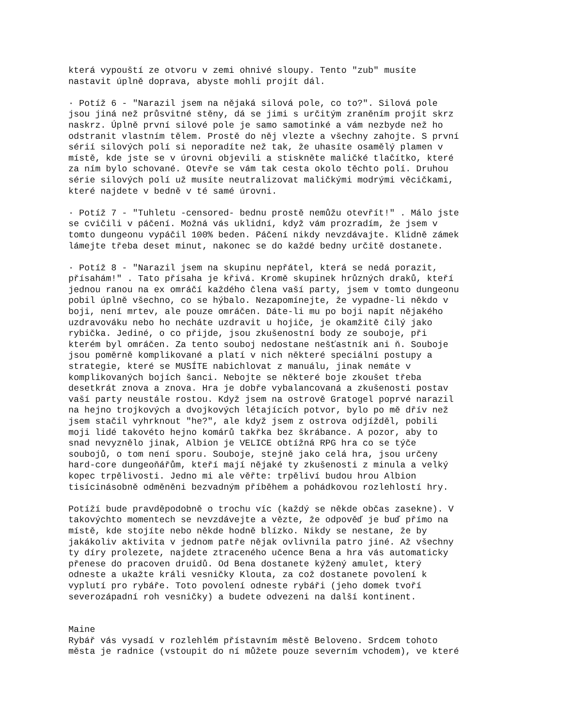která vypouští ze otvoru v zemi ohnivé sloupy. Tento "zub" musíte nastavit úplně doprava, abyste mohli projít dál.
· Potíž 6 - "Narazil jsem na nějaká silová pole, co to?". Silová pole jsou jiná než průsvitné stěny, dá se jimi s určitým zraněním projít skrz naskrz. Úplně první silové pole je samo samotinké a vám nezbyde než ho odstranit vlastním tělem. Prostě do něj vlezte a všechny zahojte. S první sérií silových polí si neporadíte než tak, že uhasíte osamělý plamen v místě, kde jste se v úrovni objevili a stiskněte maličké tlačítko, které za ním bylo schované. Otevře se vám tak cesta okolo těchto polí. Druhou série silových polí už musíte neutralizovat maličkými modrými věcičkami, které najdete v bedně v té samé úrovni.
· Potíž 7 - "Tuhletu -censored- bednu prostě nemůžu otevřít!" . Málo jste se cvičili v páčení. Možná vás uklidní, když vám prozradím, že jsem v tomto dungeonu vypáčil 100% beden. Páčení nikdy nevzdávajte. Klidně zámek lámejte třeba deset minut, nakonec se do každé bedny určitě dostanete.
· Potíž 8 - "Narazil jsem na skupinu nepřátel, která se nedá porazit, přísahám!" . Tato přísaha je křivá. Kromě skupinek hrůzných draků, kteří jednou ranou na ex omráčí každého člena vaší party, jsem v tomto dungeonu pobil úplně všechno, co se hýbalo. Nezapomínejte, že vypadne-li někdo v boji, není mrtev, ale pouze omráčen. Dáte-li mu po boji napít nějakého uzdravováku nebo ho necháte uzdravit u hojiče, je okamžitě čilý jako rybička. Jediné, o co přijde, jsou zkušenostní body ze souboje, při kterém byl omráčen. Za tento souboj nedostane nešťastník ani ň. Souboje jsou poměrně komplikované a platí v nich některé speciální postupy a strategie, které se MUSÍTE nabichlovat z manuálu, jinak nemáte v komplikovaných bojích šanci. Nebojte se některé boje zkoušet třeba desetkrát znova a znova. Hra je dobře vybalancovaná a zkušenosti postav vaší party neustále rostou. Když jsem na ostrově Gratogel poprvé narazil na hejno trojkových a dvojkových létajících potvor, bylo po mě dřív než jsem stačil vyhrknout "he?", ale když jsem z ostrova odjížděl, pobili moji lidé takovéto hejno komárů takřka bez škrábance. A pozor, aby to snad nevyznělo jinak, Albion je VELICE obtížná RPG hra co se týče soubojů, o tom není sporu. Souboje, stejně jako celá hra, jsou určeny hard-core dungeoňářům, kteří mají nějaké ty zkušenosti z minula a velký kopec trpělivosti. Jedno mi ale věřte: trpěliví budou hrou Albion tisícinásobně odměněni bezvadným příběhem a pohádkovou rozlehlostí hry.
Potíží bude pravděpodobně o trochu víc (každý se někde občas zasekne). V takovýchto momentech se nevzdávejte a vězte, že odpověď je buď přímo na místě, kde stojíte nebo někde hodně blízko. Nikdy se nestane, že by jakákoliv aktivita v jednom patře nějak ovlivnila patro jiné. Až všechny ty díry prolezete, najdete ztraceného učence Bena a hra vás automaticky přenese do pracoven druidů. Od Bena dostanete kýžený amulet, který odneste a ukažte králi vesničky Klouta, za což dostanete povolení k vyplutí pro rybáře. Toto povolení odneste rybáři (jeho domek tvoří severozápadní roh vesničky) a budete odvezeni na další kontinent.
Maine Rybář vás vysadí v rozlehlém přístavním městě Beloveno. Srdcem tohoto města je radnice (vstoupit do ní můžete pouze severním vchodem), ve které